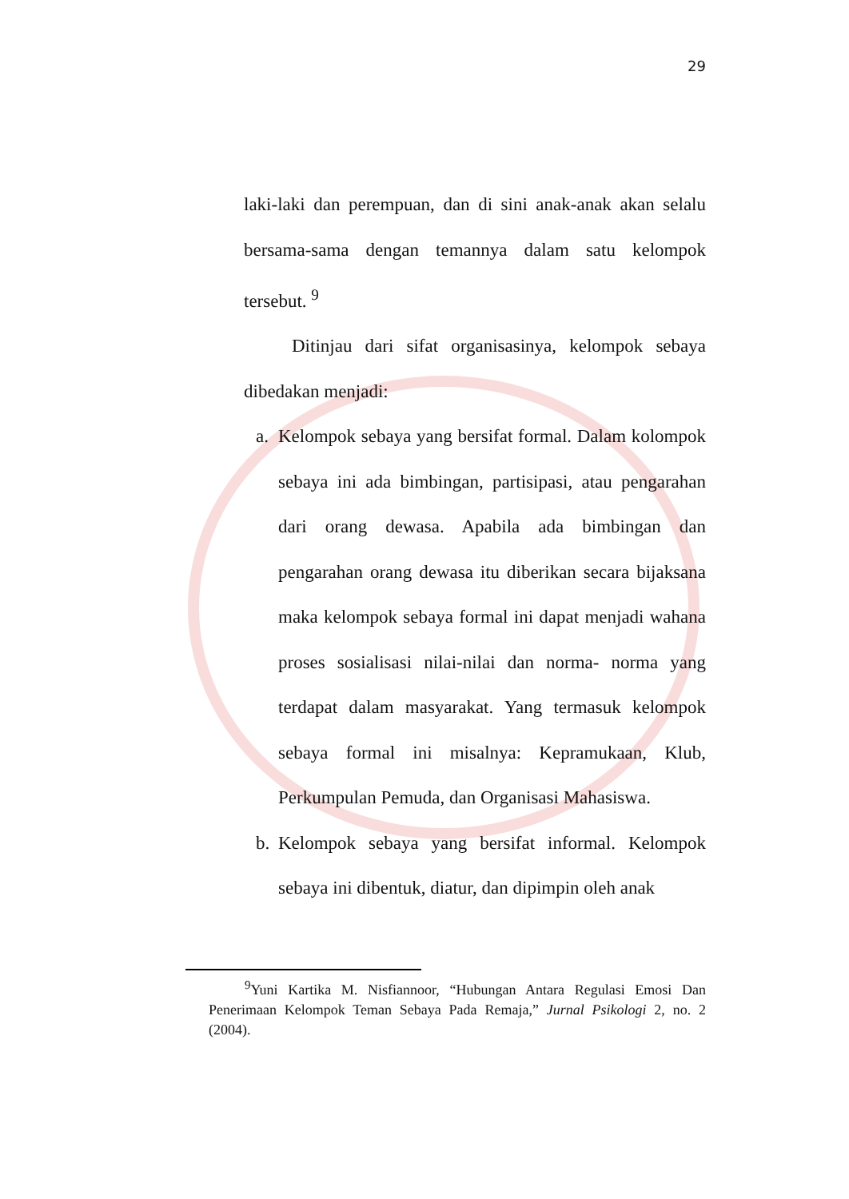29
laki-laki dan perempuan, dan di sini anak-anak akan selalu bersama-sama dengan temannya dalam satu kelompok tersebut. <sup>9</sup>
Ditinjau dari sifat organisasinya, kelompok sebaya dibedakan menjadi:
a. Kelompok sebaya yang bersifat formal. Dalam kolompok sebaya ini ada bimbingan, partisipasi, atau pengarahan dari orang dewasa. Apabila ada bimbingan dan pengarahan orang dewasa itu diberikan secara bijaksana maka kelompok sebaya formal ini dapat menjadi wahana proses sosialisasi nilai-nilai dan norma- norma yang terdapat dalam masyarakat. Yang termasuk kelompok sebaya formal ini misalnya: Kepramukaan, Klub, Perkumpulan Pemuda, dan Organisasi Mahasiswa.
b. Kelompok sebaya yang bersifat informal. Kelompok sebaya ini dibentuk, diatur, dan dipimpin oleh anak
<sup>9</sup> Yuni Kartika M. Nisfiannoor, “Hubungan Antara Regulasi Emosi Dan Penerimaan Kelompok Teman Sebaya Pada Remaja,” Jurnal Psikologi 2, no. 2 (2004).